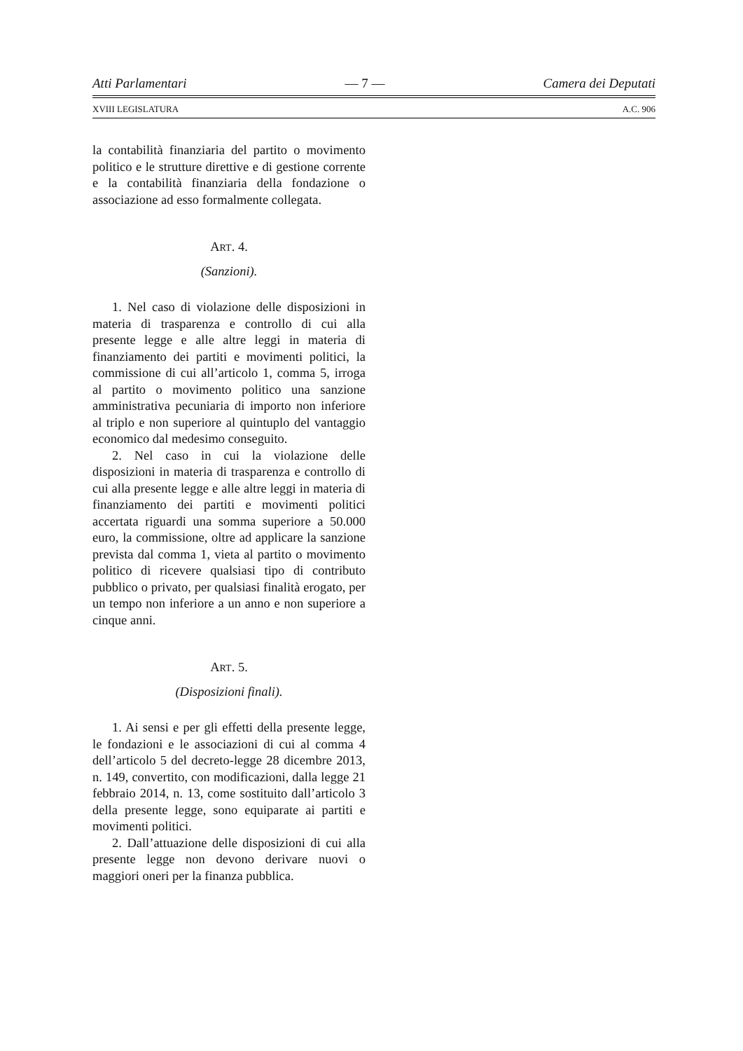Atti Parlamentari — 7 — Camera dei Deputati
XVIII LEGISLATURA A.C. 906
la contabilità finanziaria del partito o movimento politico e le strutture direttive e di gestione corrente e la contabilità finanziaria della fondazione o associazione ad esso formalmente collegata.
ART. 4.
(Sanzioni).
1. Nel caso di violazione delle disposizioni in materia di trasparenza e controllo di cui alla presente legge e alle altre leggi in materia di finanziamento dei partiti e movimenti politici, la commissione di cui all’articolo 1, comma 5, irroga al partito o movimento politico una sanzione amministrativa pecuniaria di importo non inferiore al triplo e non superiore al quintuplo del vantaggio economico dal medesimo conseguito.
2. Nel caso in cui la violazione delle disposizioni in materia di trasparenza e controllo di cui alla presente legge e alle altre leggi in materia di finanziamento dei partiti e movimenti politici accertata riguardi una somma superiore a 50.000 euro, la commissione, oltre ad applicare la sanzione prevista dal comma 1, vieta al partito o movimento politico di ricevere qualsiasi tipo di contributo pubblico o privato, per qualsiasi finalità erogato, per un tempo non inferiore a un anno e non superiore a cinque anni.
ART. 5.
(Disposizioni finali).
1. Ai sensi e per gli effetti della presente legge, le fondazioni e le associazioni di cui al comma 4 dell’articolo 5 del decreto-legge 28 dicembre 2013, n. 149, convertito, con modificazioni, dalla legge 21 febbraio 2014, n. 13, come sostituito dall’articolo 3 della presente legge, sono equiparate ai partiti e movimenti politici.
2. Dall’attuazione delle disposizioni di cui alla presente legge non devono derivare nuovi o maggiori oneri per la finanza pubblica.